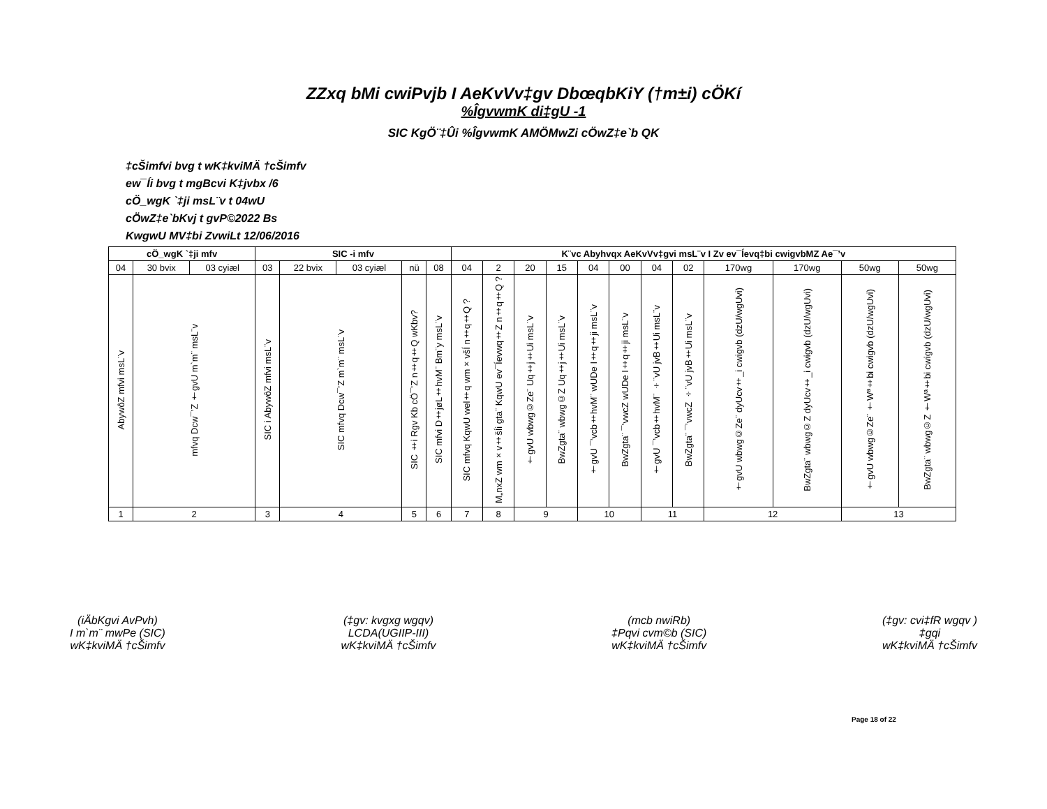ZZxq bMi cwiPvjb I AeKvVv‡gv DbœqbKiY (†m±i) cÖKí
%ÎgvwmK di‡gU -1
SIC KgÖ¨‡Ûi %ÎgvwmK AMÖMwZi cÖwZ‡e`b QK
‡cŠimfvi bvg t wK‡kviMÄ †cŠimfv
ew¯Íi bvg t mgBcvi K‡jvbx /6
cÖ_wgK `‡ji msL¨v t 04wU
cÖwZ‡e`bKvj t gvP©2022 Bs
KwgwU MV‡bi ZvwiLt 12/06/2016
| cÖ_wgK `‡ji mfv | | | SIC -i mfv | | | | | K¨vc Abyhvqx AeKvVv‡gvi msL¨v I Zv ev¯Íevq‡bi cwigvbMZ Ae¯’v | | | | | | | | | | | |
| --- | --- | --- | --- | --- | --- | --- | --- | --- | --- | --- | --- | --- | --- | --- | --- | --- | --- | --- | --- |
| 04 | 30 bvix | 03 cyiæl | 03 | 22 bvix | 03 cyiæl | nü | 08 | 04 | 2 | 20 | 15 | 04 | 00 | 04 | 02 | 170wg | 170wg | 50wg | 50wg |
| AbywôZ mfvi msL¨v | mfvq Dcw¯’Z †gvU m`m¨ msL¨v | | SIC i AbywôZ mfvi msL¨v | SIC mfvq Dcw¯’Z m`m¨ msL¨v | | SIC ‡i Rgv Kb cÖ¯’Z n‡q‡Q wKbv? | SIC mfvi D‡jøL‡hvM¨ Bm¨y msL¨v | SIC mfvq KqwU wel‡q wm×všÍ n‡q‡Q ? | M„nxZ wm×v‡šÍi gta¨ KqwU ev¯Íevwq‡Z n‡q‡Q ? | †gvU wbwg©Ze¨ Uq‡j‡Ui msL¨v | BwZgta¨ wbwg©Z Uq‡j‡Ui msL¨v | †gvU ¯’vcb‡hvM¨ wUDe I‡q‡ji msL¨v | BwZgta¨ ¯’vwcZ wUDe I‡q‡ji msL¨v | †gvU ¯’vcb‡hvM¨ ÷¨vU jvB‡Ui msL¨v | BwZgta¨ ¯’vwcZ ÷¨vU jvB‡Ui msL¨v | †gvU wbwg©Ze¨ dyUcv‡_i cwigvb (dzU/wgUvi) | BwZgta¨ wbwg©Z dyUcv‡_i cwigvb (dzU/wgUvi) | †gvU wbwg©Ze¨ †Wª‡bi cwigvb (dzU/wgUvi) | BwZgta¨ wbwg©Z †Wª‡bi cwigvb (dzU/wgUvi) |
| 1 | 2 | | 3 | 4 | | 5 | 6 | 7 | 8 | 9 | | 10 | | 11 | | 12 | | 13 | |
(iÄbKgvi AvPvh)
I m`m¨ mwPe (SIC)
wK‡kviMÄ †cŠimfv
(‡gv: kvgxg wgqv)
LCDA(UGIIP-III)
wK‡kviMÄ †cŠimfv
(mcb nwiRb)
‡Pqvi cvm©b (SIC)
wK‡kviMÄ †cŠimfv
(‡gv: cvi‡fR wgqv )
‡gqi
wK‡kviMÄ †cŠimfv
Page 18 of 22